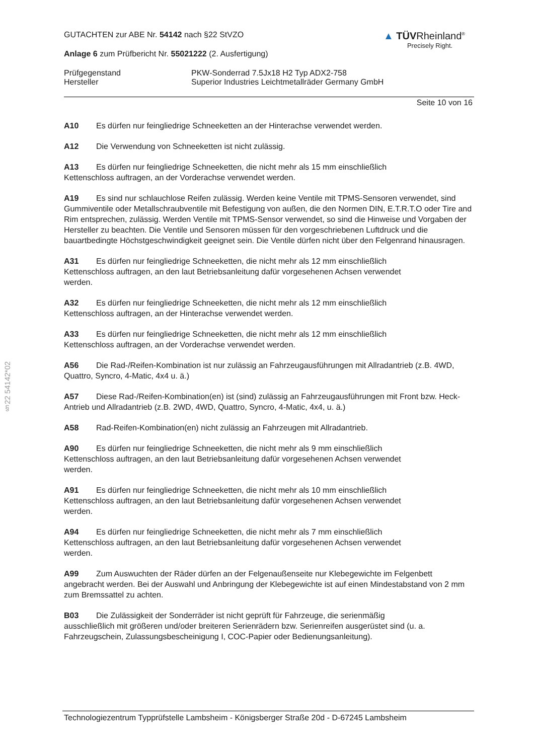§22 54142*02
GUTACHTEN zur ABE Nr. 54142 nach §22 StVZO
Anlage 6 zum Prüfbericht Nr. 55021222 (2. Ausfertigung)
▲ TÜVRheinland<sup>®</sup>
Precisely Right.
Prüfgegenstand
Hersteller
PKW-Sonderrad 7.5Jx18 H2 Typ ADX2-758
Superior Industries Leichtmetallräder Germany GmbH
Seite 10 von 16
A10 Es dürfen nur feingliedrige Schneeketten an der Hinterachse verwendet werden.
A12 Die Verwendung von Schneeketten ist nicht zulässig.
A13 Es dürfen nur feingliedrige Schneeketten, die nicht mehr als 15 mm einschließlich
Kettenschloss auftragen, an der Vorderachse verwendet werden.
A19 Es sind nur schlauchlose Reifen zulässig. Werden keine Ventile mit TPMS-Sensoren verwendet, sind Gummiventile oder Metallschraubventile mit Befestigung von außen, die den Normen DIN, E.T.R.T.O oder Tire and Rim entsprechen, zulässig. Werden Ventile mit TPMS-Sensor verwendet, so sind die Hinweise und Vorgaben der Hersteller zu beachten. Die Ventile und Sensoren müssen für den vorgeschriebenen Luftdruck und die bauartbedingte Höchstgeschwindigkeit geeignet sein. Die Ventile dürfen nicht über den Felgenrand hinausragen.
A31 Es dürfen nur feingliedrige Schneeketten, die nicht mehr als 12 mm einschließlich
Kettenschloss auftragen, an den laut Betriebsanleitung dafür vorgesehenen Achsen verwendet
werden.
A32 Es dürfen nur feingliedrige Schneeketten, die nicht mehr als 12 mm einschließlich
Kettenschloss auftragen, an der Hinterachse verwendet werden.
A33 Es dürfen nur feingliedrige Schneeketten, die nicht mehr als 12 mm einschließlich
Kettenschloss auftragen, an der Vorderachse verwendet werden.
A56 Die Rad-/Reifen-Kombination ist nur zulässig an Fahrzeugausführungen mit Allradantrieb (z.B. 4WD, Quattro, Syncro, 4-Matic, 4x4 u. ä.)
A57 Diese Rad-/Reifen-Kombination(en) ist (sind) zulässig an Fahrzeugausführungen mit Front bzw. Heck-Antrieb und Allradantrieb (z.B. 2WD, 4WD, Quattro, Syncro, 4-Matic, 4x4, u. ä.)
A58 Rad-Reifen-Kombination(en) nicht zulässig an Fahrzeugen mit Allradantrieb.
A90 Es dürfen nur feingliedrige Schneeketten, die nicht mehr als 9 mm einschließlich
Kettenschloss auftragen, an den laut Betriebsanleitung dafür vorgesehenen Achsen verwendet
werden.
A91 Es dürfen nur feingliedrige Schneeketten, die nicht mehr als 10 mm einschließlich
Kettenschloss auftragen, an den laut Betriebsanleitung dafür vorgesehenen Achsen verwendet
werden.
A94 Es dürfen nur feingliedrige Schneeketten, die nicht mehr als 7 mm einschließlich
Kettenschloss auftragen, an den laut Betriebsanleitung dafür vorgesehenen Achsen verwendet
werden.
A99 Zum Auswuchten der Räder dürfen an der Felgenaußenseite nur Klebegewichte im Felgenbett angebracht werden. Bei der Auswahl und Anbringung der Klebegewichte ist auf einen Mindestabstand von 2 mm zum Bremssattel zu achten.
B03 Die Zulässigkeit der Sonderräder ist nicht geprüft für Fahrzeuge, die serienmäßig
ausschließlich mit größeren und/oder breiteren Serienrädern bzw. Serienreifen ausgerüstet sind (u. a. Fahrzeugschein, Zulassungsbescheinigung I, COC-Papier oder Bedienungsanleitung).
Technologiezentrum Typprüfstelle Lambsheim - Königsberger Straße 20d - D-67245 Lambsheim